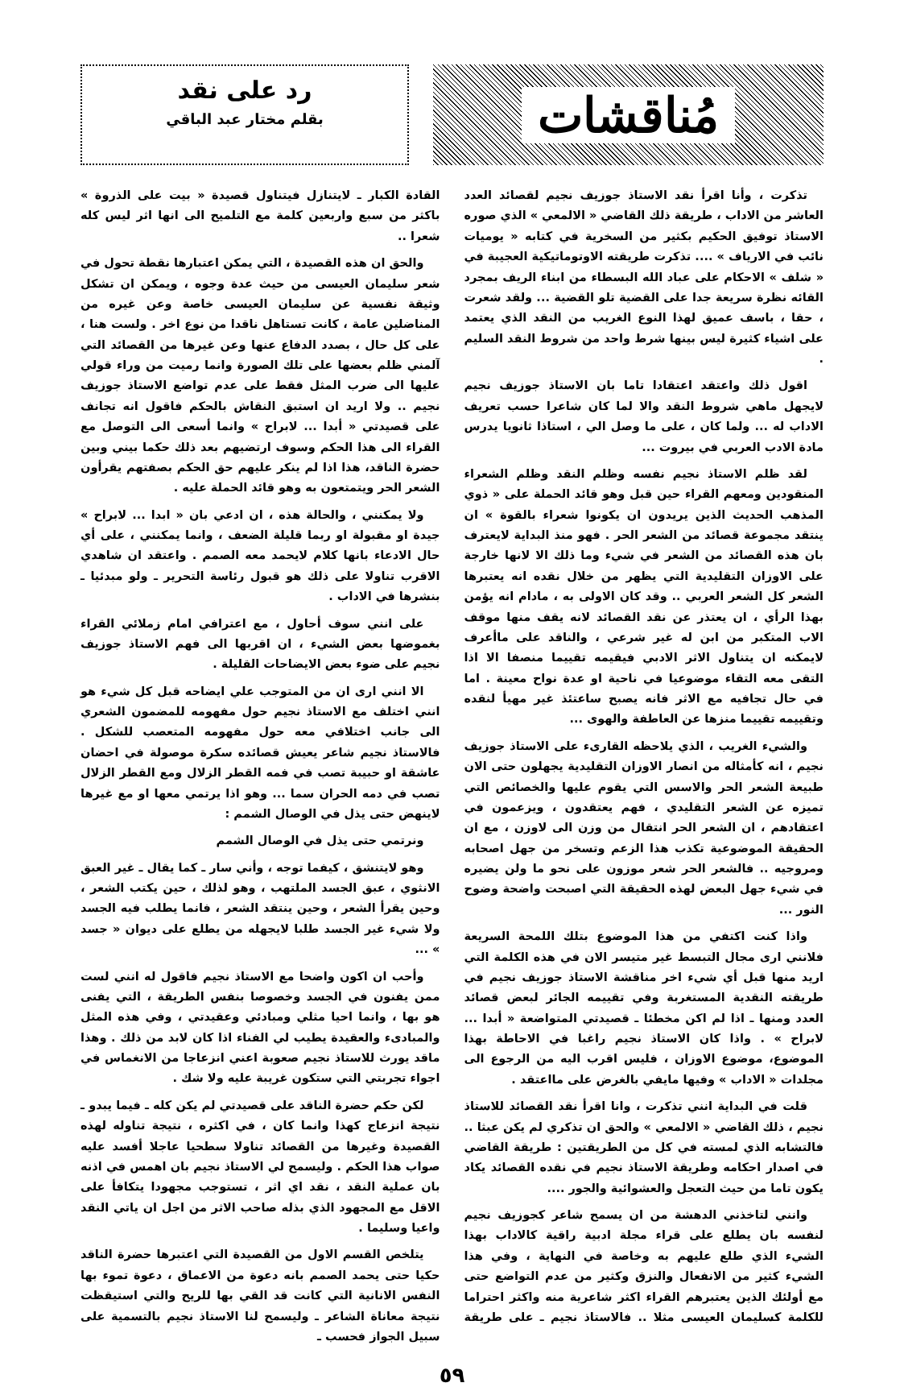مُناقشات
رد على نقد
بقلم مختار عبد الباقي
تذكرت ، وأنا اقرأ نقد الاستاذ جوزيف نجيم لقصائد العدد العاشر من الاداب ، طريقة ذلك القاضي « الالمعي » الذي صوره الاستاذ توفيق الحكيم بكثير من السخرية في كتابه « يوميات نائب في الارياف » .... تذكرت طريقته الاوتوماتيكية العجيبة في « شلف » الاحكام على عباد الله البسطاء من ابناء الريف بمجرد القائه نظرة سريعة جدا على القضية تلو القضية ... ولقد شعرت ، حقا ، باسف عميق لهذا النوع الغريب من النقد الذي يعتمد على اشياء كثيرة ليس بينها شرط واحد من شروط النقد السليم .
اقول ذلك واعتقد اعتقادا تاما بان الاستاذ جوزيف نجيم لايجهل ماهي شروط النقد والا لما كان شاعرا حسب تعريف الاداب له ... ولما كان ، على ما وصل الي ، استاذا ثانويا يدرس مادة الادب العربي في بيروت ...
لقد ظلم الاستاذ نجيم نفسه وظلم النقد وظلم الشعراء المنقودين ومعهم القراء حين قبل وهو قائد الحملة على « ذوي المذهب الحديث الذين يريدون ان يكونوا شعراء بالقوة » ان ينتقد مجموعة قصائد من الشعر الحر . فهو منذ البداية لايعترف بان هذه القصائد من الشعر في شيء وما ذلك الا لانها خارجة على الاوزان التقليدية التي يظهر من خلال نقده انه يعتبرها الشعر كل الشعر العربي .. وقد كان الاولى به ، مادام انه يؤمن بهذا الرأي ، ان يعتذر عن نقد القصائد لانه يقف منها موقف الاب المتكبر من ابن له غير شرعي ، والناقد على ماأعرف لايمكنه ان يتناول الاثر الادبي فيقيمه تقييما منصفا الا اذا التقى معه التقاء موضوعيا في ناحية او عدة نواح معينة . اما في حال تجافيه مع الاثر فانه يصبح ساعتئذ غير مهيأ لنقده وتقييمه تقييما منزها عن العاطفة والهوى ...
والشيء الغريب ، الذي يلاحظه القارىء على الاستاذ جوزيف نجيم ، انه كأمثاله من انصار الاوزان التقليدية يجهلون حتى الان طبيعة الشعر الحر والاسس التي يقوم عليها والخصائص التي تميزه عن الشعر التقليدي ، فهم يعتقدون ، ويزعمون في اعتقادهم ، ان الشعر الحر انتقال من وزن الى لاوزن ، مع ان الحقيقة الموضوعية تكذب هذا الزعم وتسخر من جهل اصحابه ومروجيه .. فالشعر الحر شعر موزون على نحو ما ولن يضيره في شيء جهل البعض لهذه الحقيقة التي اصبحت واضحة وضوح النور ...
واذا كنت اكتفي من هذا الموضوع بتلك اللمحة السريعة فلانني ارى مجال التبسط غير متيسر الان في هذه الكلمة التي اريد منها قبل أي شيء اخر مناقشة الاستاذ جوزيف نجيم في طريقته النقدية المستغربة وفي تقييمه الجائر لبعض قصائد العدد ومنها ـ اذا لم اكن مخطئا ـ قصيدتي المتواضعة « أبدا ... لابراح » . واذا كان الاستاذ نجيم راغبا في الاحاطة بهذا الموضوع، موضوع الاوزان ، فليس اقرب اليه من الرجوع الى مجلدات « الاداب » وفيها مايفي بالغرض على مااعتقد .
قلت في البداية انني تذكرت ، وانا اقرأ نقد القصائد للاستاذ نجيم ، ذلك القاضي « الالمعي » والحق ان تذكري لم يكن عبثا .. فالتشابه الذي لمسته في كل من الطريقتين : طريقة القاضي في اصدار احكامه وطريقة الاستاذ نجيم في نقده القصائد يكاد يكون تاما من حيث التعجل والعشوائية والجور ....
وانني لتاخذني الدهشة من ان يسمح شاعر كجوزيف نجيم لنفسه بان يطلع على قراء مجلة ادبية راقية كالاداب بهذا الشيء الذي طلع عليهم به وخاصة في النهاية ، وفي هذا الشيء كثير من الانفعال والنزق وكثير من عدم التواضع حتى مع أولئك الذين يعتبرهم القراء اكثر شاعرية منه واكثر احتراما للكلمة كسليمان العيسى مثلا .. فالاستاذ نجيم ـ على طريقة القادة الكبار ـ لايتنازل فيتناول قصيدة « بيت على الذروة » باكثر من سبع واربعين كلمة مع التلميح الى انها اثر ليس كله شعرا ..
والحق ان هذه القصيدة ، التي يمكن اعتبارها نقطة تحول في شعر سليمان العيسى من حيث عدة وجوه ، ويمكن ان تشكل وثيقة نفسية عن سليمان العيسى خاصة وعن غيره من المناضلين عامة ، كانت تستاهل ناقدا من نوع اخر . ولست هنا ، على كل حال ، بصدد الدفاع عنها وعن غيرها من القصائد التي آلمني ظلم بعضها على تلك الصورة وانما رميت من وراء قولي عليها الى ضرب المثل فقط على عدم تواضع الاستاذ جوزيف نجيم .. ولا اريد ان استبق النقاش بالحكم فاقول انه تجانف على قصيدتي « أبدا ... لابراح » وانما أسعى الى التوصل مع القراء الى هذا الحكم وسوف ارتضيهم بعد ذلك حكما بيني وبين حضرة الناقد، هذا اذا لم ينكر عليهم حق الحكم بصفتهم يقرأون الشعر الحر ويتمتعون به وهو قائد الحملة عليه .
ولا يمكنني ، والحالة هذه ، ان ادعي بان « ابدا ... لابراح » جيدة او مقبولة او ربما قليلة الضعف ، وانما يمكنني ، على أي حال الادعاء بانها كلام لايحمد معه الصمم . واعتقد ان شاهدي الاقرب تناولا على ذلك هو قبول رئاسة التحرير ـ ولو مبدئيا ـ بنشرها في الاداب .
على انني سوف أحاول ، مع اعترافي امام زملائي القراء بغموضها بعض الشيء ، ان اقربها الى فهم الاستاذ جوزيف نجيم على ضوء بعض الايضاحات القليلة .
الا انني ارى ان من المتوجب علي ايضاحه قبل كل شيء هو انني اختلف مع الاستاذ نجيم حول مفهومه للمضمون الشعري الى جانب اختلافي معه حول مفهومه المتعصب للشكل . فالاستاذ نجيم شاعر يعيش قصائده سكرة موصولة في احضان عاشقة او حبيبة تصب في فمه القطر الزلال ومع القطر الزلال تصب في دمه الحران سما ... وهو اذا يرتمي معها او مع غيرها لاينهض حتى يذل في الوصال الشمم :
ونرتمي حتى يذل في الوصال الشمم
وهو لايتنشق ، كيفما توجه ، وأني سار ـ كما يقال ـ غير العبق الانثوي ، عبق الجسد الملتهب ، وهو لذلك ، حين يكتب الشعر ، وحين يقرأ الشعر ، وحين ينتقد الشعر ، فانما يطلب فيه الجسد ولا شيء غير الجسد طلبا لايجهله من يطلع على ديوان « جسد » ...
وأحب ان اكون واضحا مع الاستاذ نجيم فاقول له انني لست ممن يفنون في الجسد وخصوصا بنفس الطريقة ، التي يفنى هو بها ، وانما احيا مثلي ومبادئي وعقيدتي ، وفي هذه المثل والمبادىء والعقيدة يطيب لي الفناء اذا كان لابد من ذلك . وهذا ماقد يورث للاستاذ نجيم صعوبة اعني انزعاجا من الانغماس في اجواء تجربتي التي ستكون غريبة عليه ولا شك .
لكن حكم حضرة الناقد على قصيدتي لم يكن كله ـ فيما يبدو ـ نتيجة انزعاج كهذا وانما كان ، في اكثره ، نتيجة تناوله لهذه القصيدة وغيرها من القصائد تناولا سطحيا عاجلا أفسد عليه صواب هذا الحكم . وليسمح لي الاستاذ نجيم بان اهمس في اذنه بان عملية النقد ، نقد اي اثر ، تستوجب مجهودا يتكافأ على الاقل مع المجهود الذي بذله صاحب الاثر من اجل ان ياتي النقد واعيا وسليما .
يتلخص القسم الاول من القصيدة التي اعتبرها حضرة الناقد حكيا حتى يحمد الصمم بانه دعوة من الاعماق ، دعوة تموء بها النفس الانانية التي كانت قد القي بها للريح والتي استيقظت نتيجة معاناة الشاعر ـ وليسمح لنا الاستاذ نجيم بالتسمية على سبيل الجواز فحسب ـ
٥٩